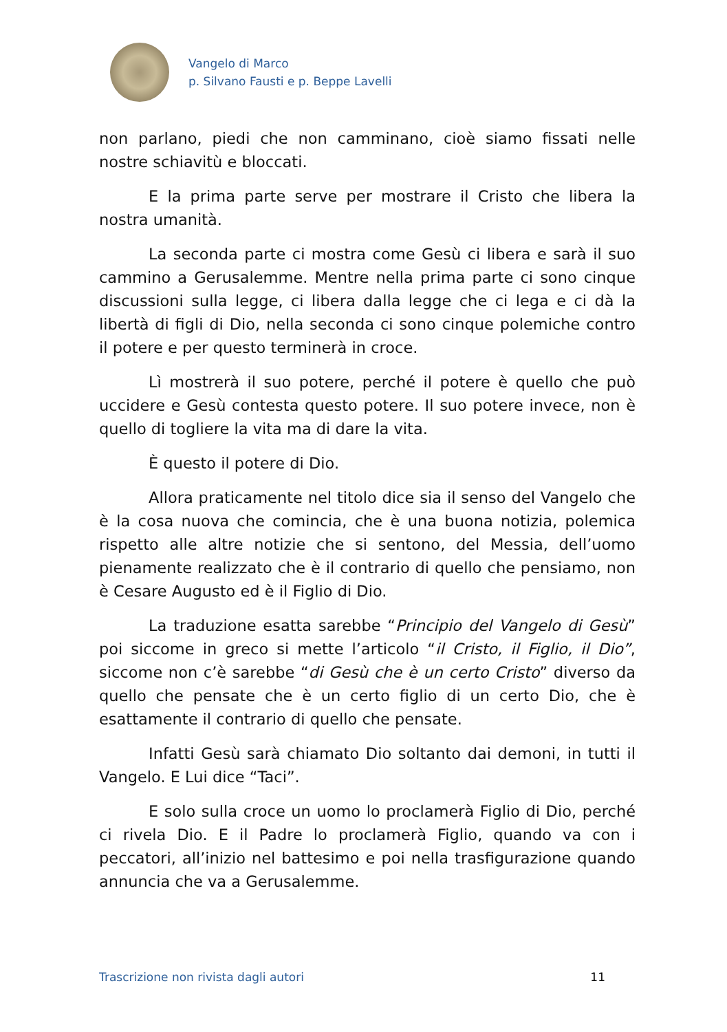Vangelo di Marco
p. Silvano Fausti e p. Beppe Lavelli
non parlano, piedi che non camminano, cioè siamo fissati nelle nostre schiavitù e bloccati.
E la prima parte serve per mostrare il Cristo che libera la nostra umanità.
La seconda parte ci mostra come Gesù ci libera e sarà il suo cammino a Gerusalemme. Mentre nella prima parte ci sono cinque discussioni sulla legge, ci libera dalla legge che ci lega e ci dà la libertà di figli di Dio, nella seconda ci sono cinque polemiche contro il potere e per questo terminerà in croce.
Lì mostrerà il suo potere, perché il potere è quello che può uccidere e Gesù contesta questo potere. Il suo potere invece, non è quello di togliere la vita ma di dare la vita.
È questo il potere di Dio.
Allora praticamente nel titolo dice sia il senso del Vangelo che è la cosa nuova che comincia, che è una buona notizia, polemica rispetto alle altre notizie che si sentono, del Messia, dell’uomo pienamente realizzato che è il contrario di quello che pensiamo, non è Cesare Augusto ed è il Figlio di Dio.
La traduzione esatta sarebbe “Principio del Vangelo di Gesù” poi siccome in greco si mette l’articolo “il Cristo, il Figlio, il Dio”, siccome non c’è sarebbe “di Gesù che è un certo Cristo” diverso da quello che pensate che è un certo figlio di un certo Dio, che è esattamente il contrario di quello che pensate.
Infatti Gesù sarà chiamato Dio soltanto dai demoni, in tutti il Vangelo. E Lui dice “Taci”.
E solo sulla croce un uomo lo proclamerà Figlio di Dio, perché ci rivela Dio. E il Padre lo proclamerà Figlio, quando va con i peccatori, all’inizio nel battesimo e poi nella trasfigurazione quando annuncia che va a Gerusalemme.
Trascrizione non rivista dagli autori 11